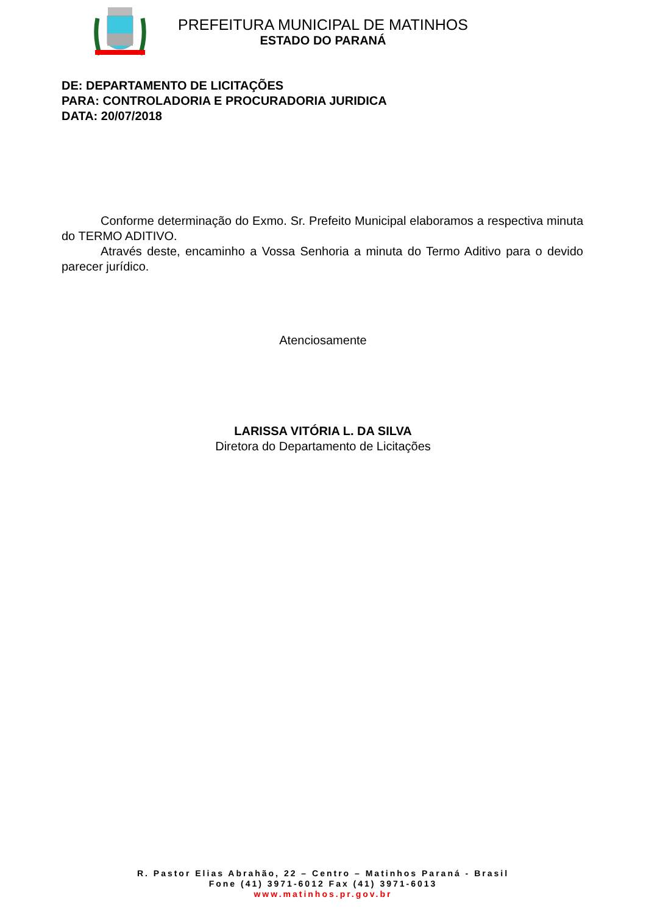PREFEITURA MUNICIPAL DE MATINHOS
ESTADO DO PARANÁ
DE: DEPARTAMENTO DE LICITAÇÕES
PARA: CONTROLADORIA E PROCURADORIA JURIDICA
DATA: 20/07/2018
Conforme determinação do Exmo. Sr. Prefeito Municipal elaboramos a respectiva minuta do TERMO ADITIVO.
Através deste, encaminho a Vossa Senhoria a minuta do Termo Aditivo para o devido parecer jurídico.
Atenciosamente
LARISSA VITÓRIA L. DA SILVA
Diretora do Departamento de Licitações
R. Pastor Elias Abrahão, 22 – Centro – Matinhos Paraná - Brasil
Fone (41) 3971-6012 Fax (41) 3971-6013
www.matinhos.pr.gov.br